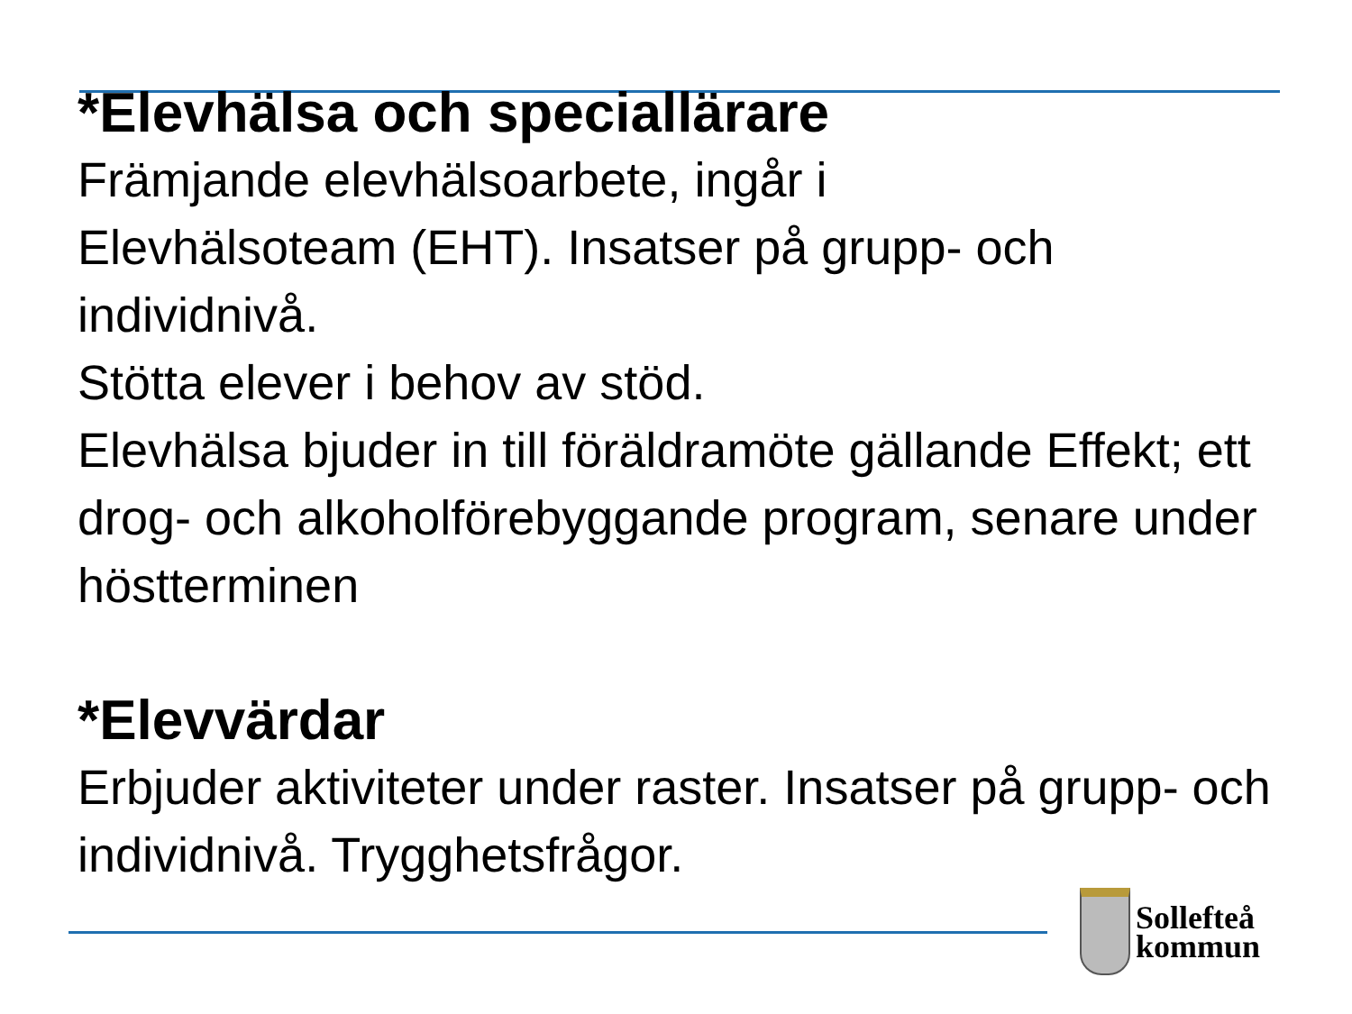*Elevhälsa och speciallärare
Främjande elevhälsoarbete, ingår i
Elevhälsoteam (EHT). Insatser på grupp- och individnivå.
Stötta elever i behov av stöd.
Elevhälsa bjuder in till föräldramöte gällande Effekt; ett drog- och alkoholförebyggande program, senare under höstterminen
*Elevvärdar
Erbjuder aktiviteter under raster. Insatser på grupp- och individnivå. Trygghetsfrågor.
Sollefteå
kommun